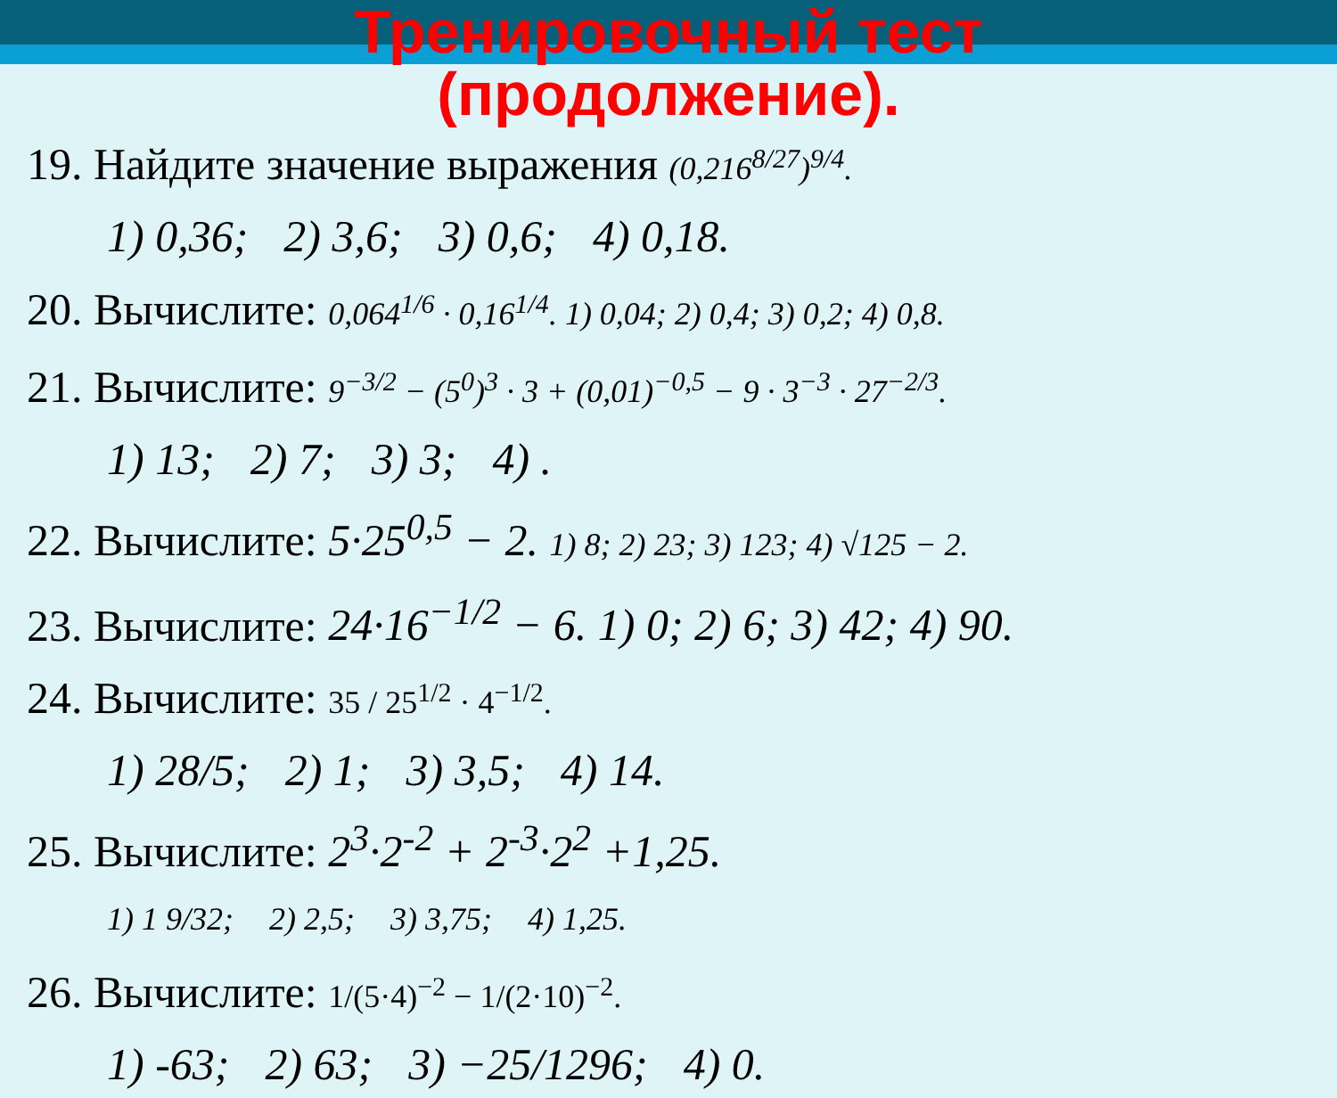Тренировочный тест
(продолжение).
19. Найдите значение выражения (0,216<sup>8/27</sup>)<sup>9/4</sup>.
1) 0,36; 2) 3,6; 3) 0,6; 4) 0,18.
20. Вычислите: 0,064<sup>1/6</sup> · 0,16<sup>1/4</sup>. 1) 0,04; 2) 0,4; 3) 0,2; 4) 0,8.
21. Вычислите: 9<sup>−3/2</sup> − (5<sup>0</sup>)<sup>3</sup> · 3 + (0,01)<sup>−0,5</sup> − 9 · 3<sup>−3</sup> · 27<sup>−2/3</sup>.
1) 13; 2) 7; 3) 3; 4) .
22. Вычислите: 5·25<sup>0,5</sup> − 2. 1) 8; 2) 23; 3) 123; 4) √125 − 2.
23. Вычислите: 24·16<sup>−1/2</sup> − 6. 1) 0; 2) 6; 3) 42; 4) 90.
24. Вычислите: 35 / 25<sup>1/2</sup> · 4<sup>−1/2</sup>.
1) 28/5; 2) 1; 3) 3,5; 4) 14.
25. Вычислите: 2<sup>3</sup>·2<sup>-2</sup> + 2<sup>-3</sup>·2<sup>2</sup> +1,25.
1) 1 9/32; 2) 2,5; 3) 3,75; 4) 1,25.
26. Вычислите: 1/(5·4)<sup>−2</sup> − 1/(2·10)<sup>−2</sup>.
1) -63; 2) 63; 3) −25/1296; 4) 0.